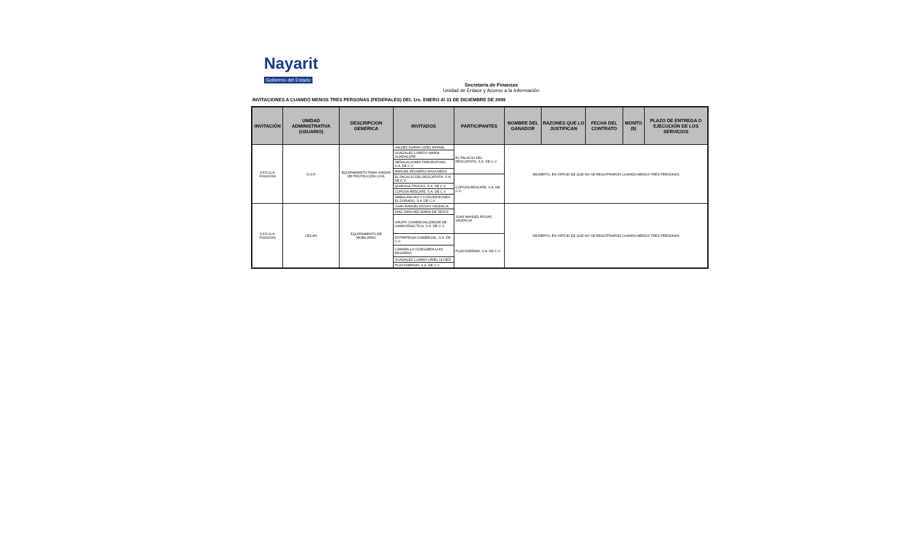Nayarit
Gobierno del Estado
Secretaria de Finanzas
Unidad de Enlace y Acceso a la Información
INVITACIONES A CUANDO MENOS TRES PERSONAS (FEDERALES) DEL 1ro. ENERO Al 31 DE DICIEMBRE DE 2009
| INVITACIÓN | UNIDAD ADMINISTRATIVA (USUARIO) | DESCRIPCION GENERICA | INVITADOS | PARTICIPANTES | NOMBRE DEL GANADOR | RAZONES QUE LO JUSTIFICAN | FECHA DEL CONTRATO | MONTO ($) | PLAZO DE ENTREGA O EJECUCIÓN DE LOS SERVICIOS |
| --- | --- | --- | --- | --- | --- | --- | --- | --- | --- |
| S.F.D.G.A. F019/2009 | S.O.P. | EQUIPAMIENTO PARA UNIDAD DE PROTECCIÓN CIVIL | VALDEZ DURAN OZIEL RAFAEL | EL PALACIO DEL RESCATISTA, S.A. DE C.V. | DESIERTO, EN VIRTUD DE QUE NO SE REGISTRARON CUANDO MENOS TRES PERSONAS | | | | |
| | | | GONZALEZ LORETO MARIA GUADALUPE | | | | | | |
| | | | SEÑALACIONES PREVENTIVAS, S.A. DE C.V. | | | | | | |
| | | | MANUEL EDUARDO AVILA MEZA | | | | | | |
| | | | EL PALACIO DEL RESCATISTA, S.A. DE C.V. | COPUSA RESCATE, S.A. DE C.V. | | | | | |
| | | | QUIROGA TRUCKS, S.A. DE C.V. | | | | | | |
| | | | COPUSA RESCATE, S.A. DE C.V. | | | | | | |
| | | | AMBULANCIAS Y CONVERSIONES EL DORADO, S.A. DE C.V. | | | | | | |
| S.F.D.G.A. F020/2009 | CECAN | EQUIPAMIENTO DE MOBILIARIO | JUAN MANUEL ROSAS VALENCIA | JUAN MANUEL ROSAS VALENCIA | DESIERTO, EN VIRTUD DE QUE NO SE REGISTRARON CUANDO MENOS TRES PERSONAS | | | | |
| | | | DIAZ SANCHEZ MARIA DE JESÚS | | | | | | |
| | | | GRUPO COMERCIALIZADOR DE GAMA DIDACTICA, S.A. DE C.V. | | | | | | |
| | | | ESTRATEGIA COMERCIAL, S.A. DE C.V. | PLASYDERNAY, S.A. DE C.V. | | | | | |
| | | | CAMARILLO OCEGUEDA LUIS EDUARDO | | | | | | |
| | | | GONZALEZ LLAMAS URIEL ULISES | | | | | | |
| | | | PLASYDERNAY, S.A. DE C.V. | | | | | | |